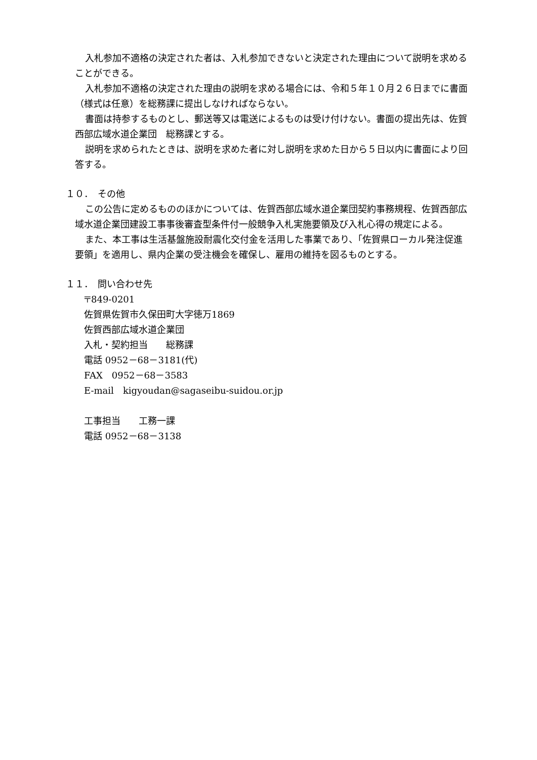入札参加不適格の決定された者は、入札参加できないと決定された理由について説明を求めることができる。
入札参加不適格の決定された理由の説明を求める場合には、令和５年１０月２６日までに書面（様式は任意）を総務課に提出しなければならない。
書面は持参するものとし、郵送等又は電送によるものは受け付けない。書面の提出先は、佐賀西部広域水道企業団　総務課とする。
説明を求められたときは、説明を求めた者に対し説明を求めた日から５日以内に書面により回答する。
１０．　その他
この公告に定めるもののほかについては、佐賀西部広域水道企業団契約事務規程、佐賀西部広域水道企業団建設工事事後審査型条件付一般競争入札実施要領及び入札心得の規定による。
また、本工事は生活基盤施設耐震化交付金を活用した事業であり、「佐賀県ローカル発注促進要領」を適用し、県内企業の受注機会を確保し、雇用の維持を図るものとする。
１１．　問い合わせ先
〒849-0201
佐賀県佐賀市久保田町大字徳万1869
佐賀西部広域水道企業団
入札・契約担当　　総務課
電話 0952－68－3181(代)
FAX　0952－68－3583
E-mail　kigyoudan@sagaseibu-suidou.or.jp
工事担当　　工務一課
電話 0952－68－3138